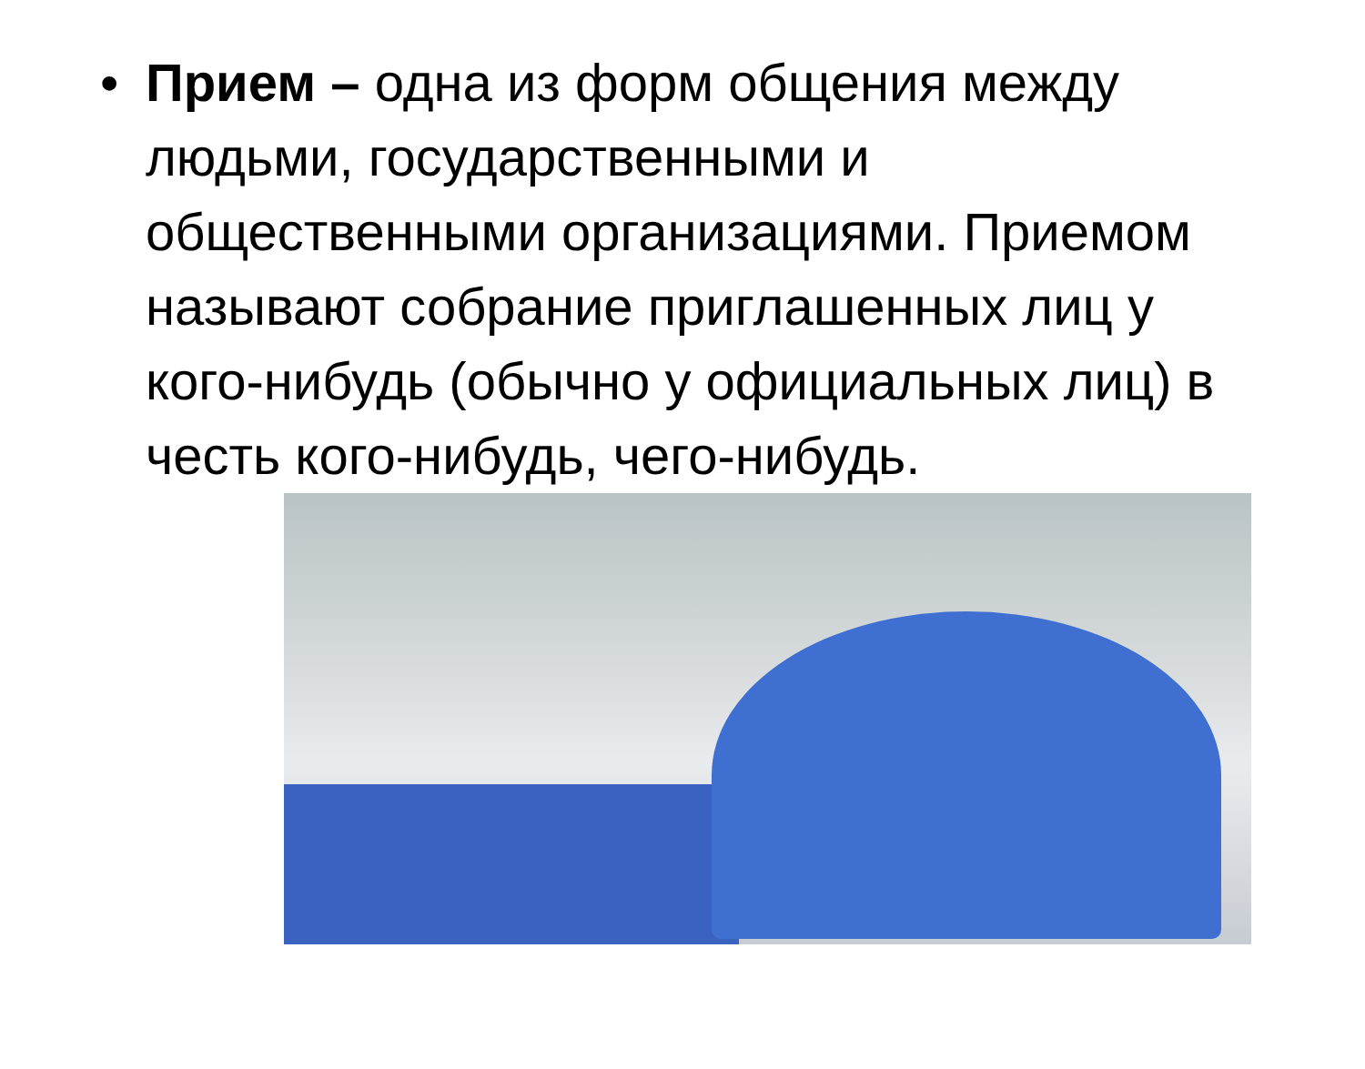• Прием – одна из форм общения между людьми, государственными и общественными организациями. Приемом называют собрание приглашенных лиц у кого-нибудь (обычно у официальных лиц) в честь кого-нибудь, чего-нибудь.